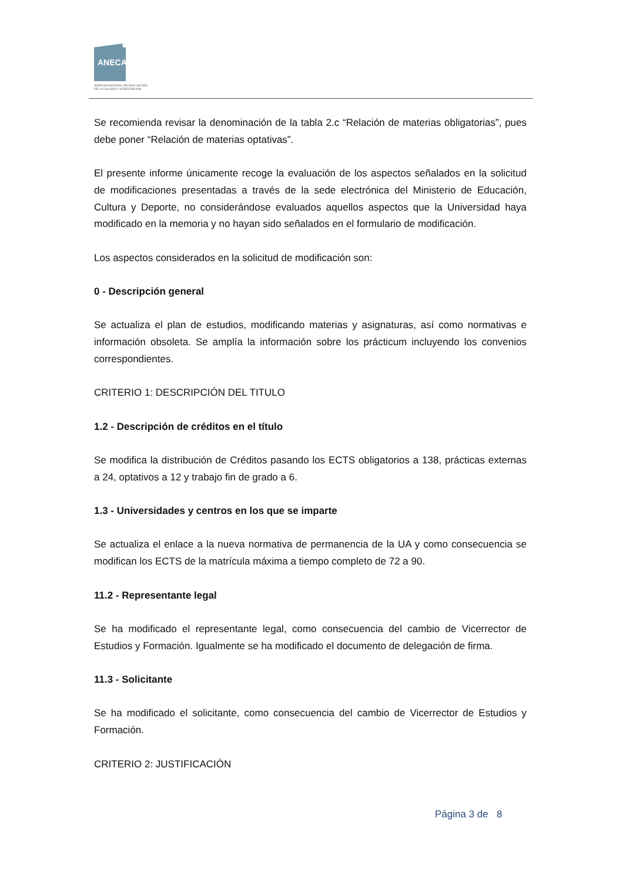ANECA
AGENCIA NACIONAL DE EVALUACIÓN
DE LA CALIDAD Y ACREDITACIÓN
Se recomienda revisar la denominación de la tabla 2.c “Relación de materias obligatorias”, pues debe poner “Relación de materias optativas”.
El presente informe únicamente recoge la evaluación de los aspectos señalados en la solicitud de modificaciones presentadas a través de la sede electrónica del Ministerio de Educación, Cultura y Deporte, no considerándose evaluados aquellos aspectos que la Universidad haya modificado en la memoria y no hayan sido señalados en el formulario de modificación.
Los aspectos considerados en la solicitud de modificación son:
0 - Descripción general
Se actualiza el plan de estudios, modificando materias y asignaturas, así como normativas e información obsoleta. Se amplía la información sobre los prácticum incluyendo los convenios correspondientes.
CRITERIO 1: DESCRIPCIÓN DEL TITULO
1.2 - Descripción de créditos en el título
Se modifica la distribución de Créditos pasando los ECTS obligatorios a 138, prácticas externas a 24, optativos a 12 y trabajo fin de grado a 6.
1.3 - Universidades y centros en los que se imparte
Se actualiza el enlace a la nueva normativa de permanencia de la UA y como consecuencia se modifican los ECTS de la matrícula máxima a tiempo completo de 72 a 90.
11.2 - Representante legal
Se ha modificado el representante legal, como consecuencia del cambio de Vicerrector de Estudios y Formación. Igualmente se ha modificado el documento de delegación de firma.
11.3 - Solicitante
Se ha modificado el solicitante, como consecuencia del cambio de Vicerrector de Estudios y Formación.
CRITERIO 2: JUSTIFICACIÓN
Página 3 de 8